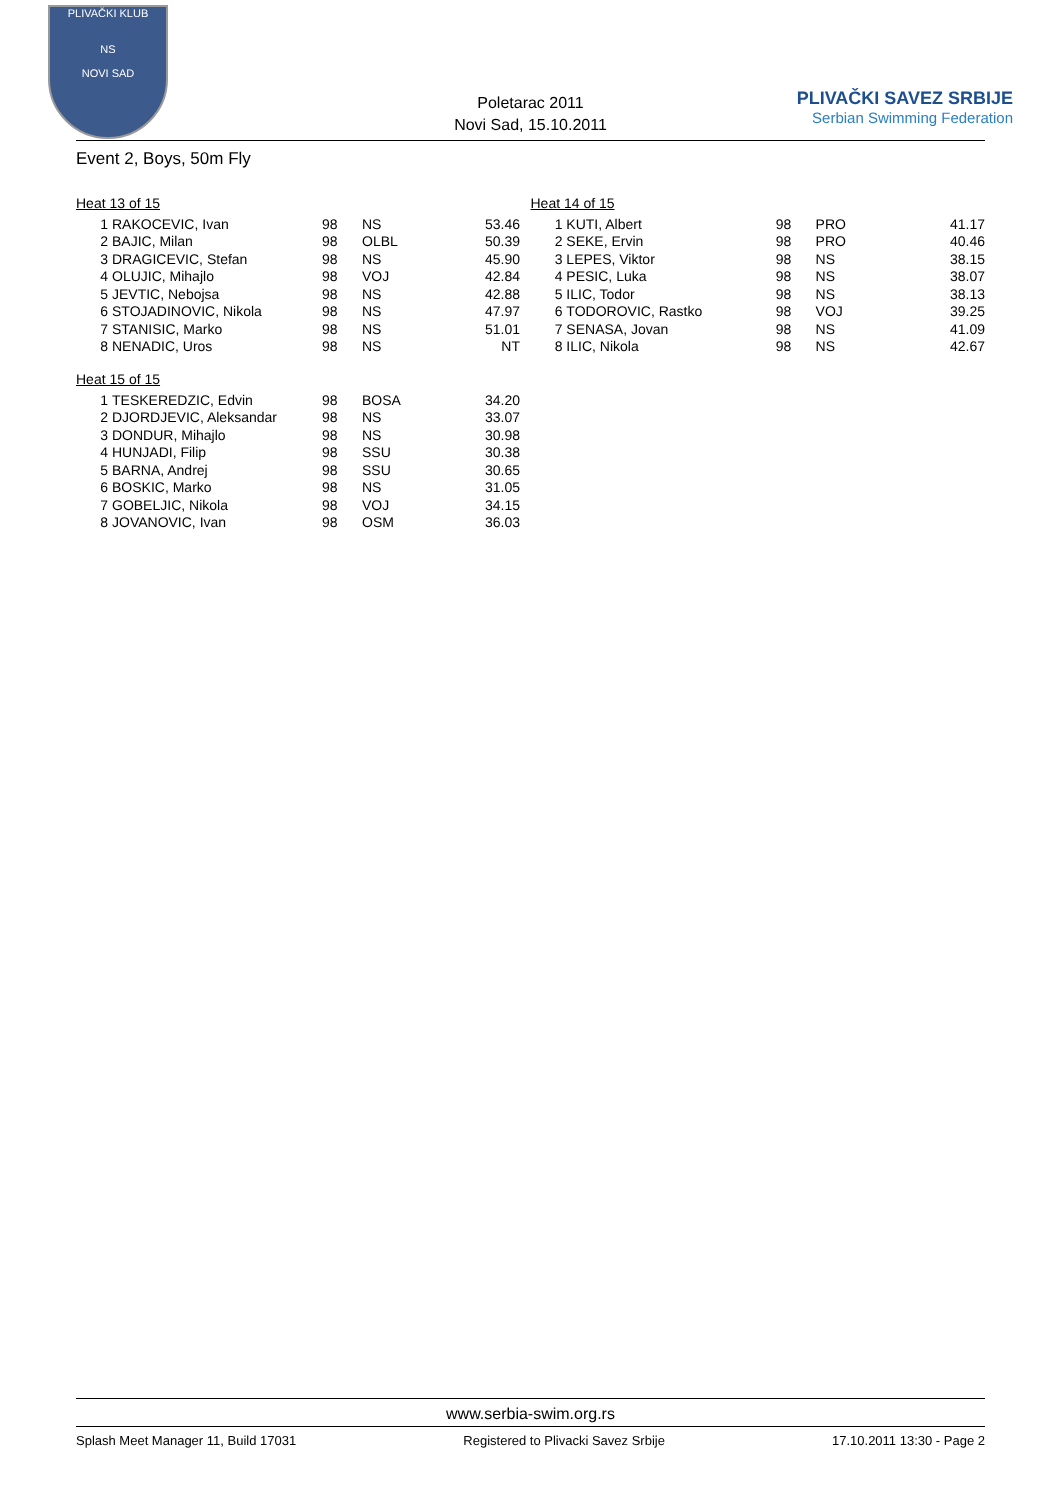PLIVAČKI KLUB
NS
NOVI SAD
Poletarac 2011
Novi Sad, 15.10.2011
PLIVAČKI SAVEZ SRBIJE
Serbian Swimming Federation
Event 2, Boys, 50m Fly
Heat 13 of 15
| 1 | RAKOCEVIC, Ivan | 98 | NS | 53.46 |
| 2 | BAJIC, Milan | 98 | OLBL | 50.39 |
| 3 | DRAGICEVIC, Stefan | 98 | NS | 45.90 |
| 4 | OLUJIC, Mihajlo | 98 | VOJ | 42.84 |
| 5 | JEVTIC, Nebojsa | 98 | NS | 42.88 |
| 6 | STOJADINOVIC, Nikola | 98 | NS | 47.97 |
| 7 | STANISIC, Marko | 98 | NS | 51.01 |
| 8 | NENADIC, Uros | 98 | NS | NT |
Heat 15 of 15
| 1 | TESKEREDZIC, Edvin | 98 | BOSA | 34.20 |
| 2 | DJORDJEVIC, Aleksandar | 98 | NS | 33.07 |
| 3 | DONDUR, Mihajlo | 98 | NS | 30.98 |
| 4 | HUNJADI, Filip | 98 | SSU | 30.38 |
| 5 | BARNA, Andrej | 98 | SSU | 30.65 |
| 6 | BOSKIC, Marko | 98 | NS | 31.05 |
| 7 | GOBELJIC, Nikola | 98 | VOJ | 34.15 |
| 8 | JOVANOVIC, Ivan | 98 | OSM | 36.03 |
Heat 14 of 15
| 1 | KUTI, Albert | 98 | PRO | 41.17 |
| 2 | SEKE, Ervin | 98 | PRO | 40.46 |
| 3 | LEPES, Viktor | 98 | NS | 38.15 |
| 4 | PESIC, Luka | 98 | NS | 38.07 |
| 5 | ILIC, Todor | 98 | NS | 38.13 |
| 6 | TODOROVIC, Rastko | 98 | VOJ | 39.25 |
| 7 | SENASA, Jovan | 98 | NS | 41.09 |
| 8 | ILIC, Nikola | 98 | NS | 42.67 |
www.serbia-swim.org.rs
Splash Meet Manager 11, Build 17031 Registered to Plivacki Savez Srbije 17.10.2011 13:30 - Page 2